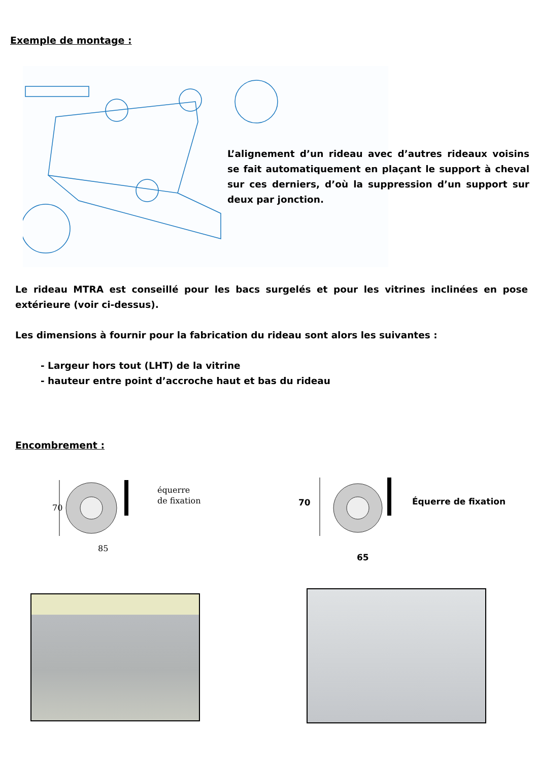Exemple de montage :
L’alignement d’un rideau avec d’autres rideaux voisins se fait automatiquement en plaçant le support à cheval sur ces derniers, d’où la suppression d’un support sur deux par jonction.
Le rideau MTRA est conseillé pour les bacs surgelés et pour les vitrines inclinées en pose extérieure (voir ci-dessus).
Les dimensions à fournir pour la fabrication du rideau sont alors les suivantes :
- Largeur hors tout (LHT) de la vitrine
- hauteur entre point d’accroche haut et bas du rideau
Encombrement :
70
85
équerre
de fixation
70
65
Équerre de fixation